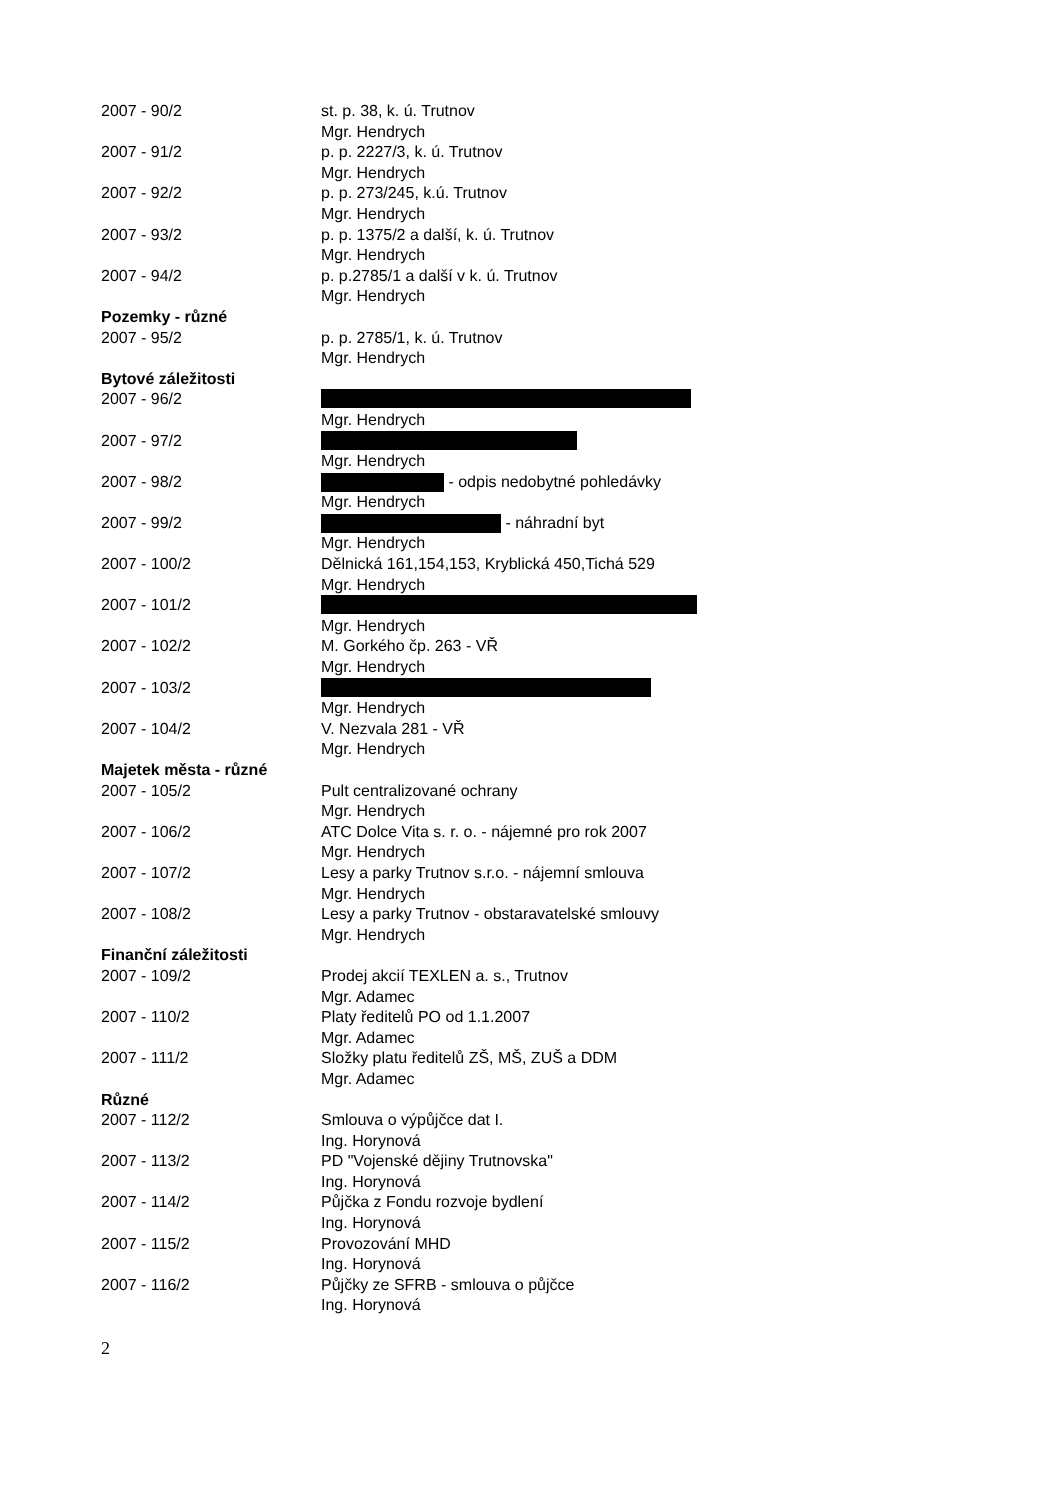2007 - 90/2 st. p. 38, k. ú. Trutnov
Mgr. Hendrych
2007 - 91/2 p. p. 2227/3, k. ú. Trutnov
Mgr. Hendrych
2007 - 92/2 p. p. 273/245, k.ú. Trutnov
Mgr. Hendrych
2007 - 93/2 p. p. 1375/2 a další, k. ú. Trutnov
Mgr. Hendrych
2007 - 94/2 p. p.2785/1 a další v k. ú. Trutnov
Mgr. Hendrych
Pozemky - různé
2007 - 95/2 p. p. 2785/1, k. ú. Trutnov
Mgr. Hendrych
Bytové záležitosti
2007 - 96/2
Mgr. Hendrych
2007 - 97/2
Mgr. Hendrych
2007 - 98/2 - odpis nedobytné pohledávky
Mgr. Hendrych
2007 - 99/2 - náhradní byt
Mgr. Hendrych
2007 - 100/2 Dělnická 161,154,153, Kryblická 450,Tichá 529
Mgr. Hendrych
2007 - 101/2
Mgr. Hendrych
2007 - 102/2 M. Gorkého čp. 263 - VŘ
Mgr. Hendrych
2007 - 103/2
Mgr. Hendrych
2007 - 104/2 V. Nezvala 281 - VŘ
Mgr. Hendrych
Majetek města - různé
2007 - 105/2 Pult centralizované ochrany
Mgr. Hendrych
2007 - 106/2 ATC Dolce Vita s. r. o. - nájemné pro rok 2007
Mgr. Hendrych
2007 - 107/2 Lesy a parky Trutnov s.r.o. - nájemní smlouva
Mgr. Hendrych
2007 - 108/2 Lesy a parky Trutnov - obstaravatelské smlouvy
Mgr. Hendrych
Finanční záležitosti
2007 - 109/2 Prodej akcií TEXLEN a. s., Trutnov
Mgr. Adamec
2007 - 110/2 Platy ředitelů PO od 1.1.2007
Mgr. Adamec
2007 - 111/2 Složky platu ředitelů ZŠ, MŠ, ZUŠ a DDM
Mgr. Adamec
Různé
2007 - 112/2 Smlouva o výpůjčce dat I.
Ing. Horynová
2007 - 113/2 PD "Vojenské dějiny Trutnovska"
Ing. Horynová
2007 - 114/2 Půjčka z Fondu rozvoje bydlení
Ing. Horynová
2007 - 115/2 Provozování MHD
Ing. Horynová
2007 - 116/2 Půjčky ze SFRB - smlouva o půjčce
Ing. Horynová
2